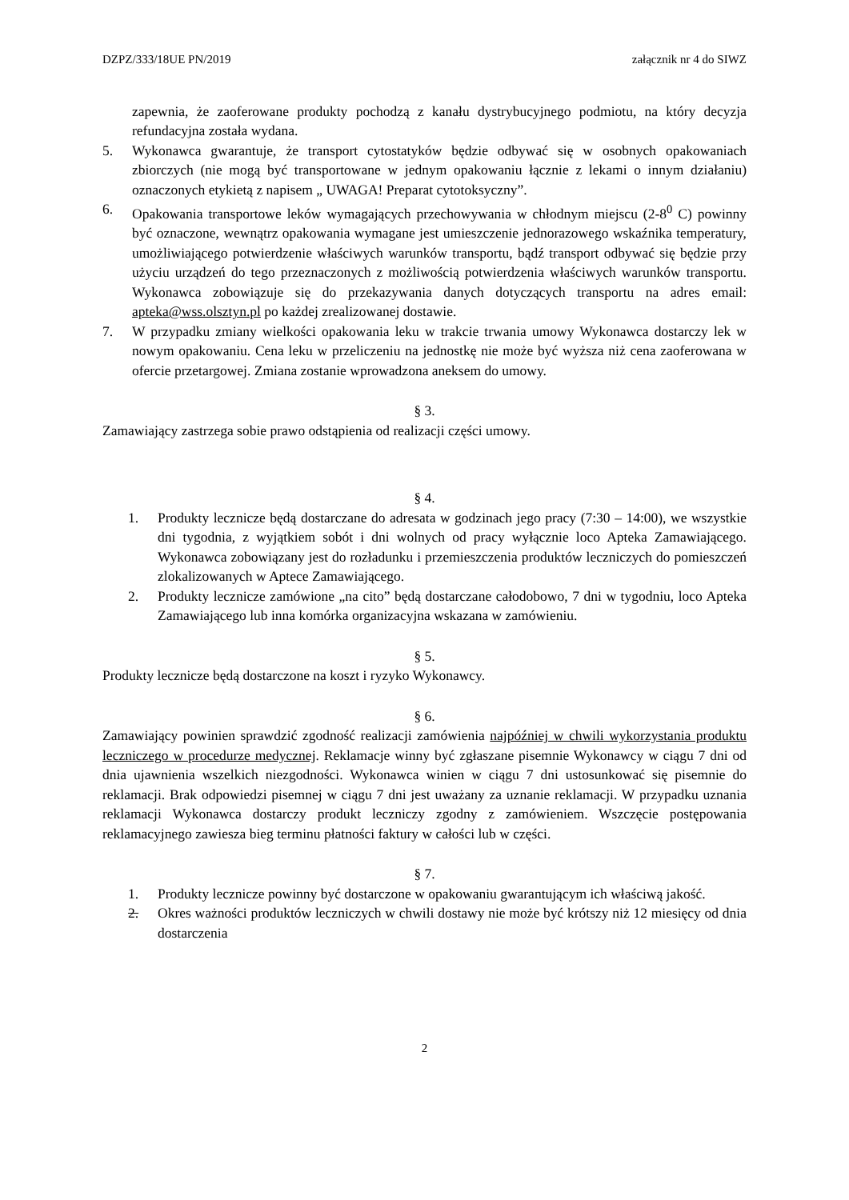DZPZ/333/18UE PN/2019 załącznik nr 4 do SIWZ
zapewnia, że zaoferowane produkty pochodzą z kanału dystrybucyjnego podmiotu, na który decyzja refundacyjna została wydana.
5. Wykonawca gwarantuje, że transport cytostatyków będzie odbywać się w osobnych opakowaniach zbiorczych (nie mogą być transportowane w jednym opakowaniu łącznie z lekami o innym działaniu) oznaczonych etykietą z napisem „ UWAGA! Preparat cytotoksyczny”.
6. Opakowania transportowe leków wymagających przechowywania w chłodnym miejscu (2-8<sup>0</sup> C) powinny być oznaczone, wewnątrz opakowania wymagane jest umieszczenie jednorazowego wskaźnika temperatury, umożliwiającego potwierdzenie właściwych warunków transportu, bądź transport odbywać się będzie przy użyciu urządzeń do tego przeznaczonych z możliwością potwierdzenia właściwych warunków transportu. Wykonawca zobowiązuje się do przekazywania danych dotyczących transportu na adres email: apteka@wss.olsztyn.pl po każdej zrealizowanej dostawie.
7. W przypadku zmiany wielkości opakowania leku w trakcie trwania umowy Wykonawca dostarczy lek w nowym opakowaniu. Cena leku w przeliczeniu na jednostkę nie może być wyższa niż cena zaoferowana w ofercie przetargowej. Zmiana zostanie wprowadzona aneksem do umowy.
§ 3.
Zamawiający zastrzega sobie prawo odstąpienia od realizacji części umowy.
§ 4.
1. Produkty lecznicze będą dostarczane do adresata w godzinach jego pracy (7:30 – 14:00), we wszystkie dni tygodnia, z wyjątkiem sobót i dni wolnych od pracy wyłącznie loco Apteka Zamawiającego. Wykonawca zobowiązany jest do rozładunku i przemieszczenia produktów leczniczych do pomieszczeń zlokalizowanych w Aptece Zamawiającego.
2. Produkty lecznicze zamówione „na cito” będą dostarczane całodobowo, 7 dni w tygodniu, loco Apteka Zamawiającego lub inna komórka organizacyjna wskazana w zamówieniu.
§ 5.
Produkty lecznicze będą dostarczone na koszt i ryzyko Wykonawcy.
§ 6.
Zamawiający powinien sprawdzić zgodność realizacji zamówienia najpóźniej w chwili wykorzystania produktu leczniczego w procedurze medycznej. Reklamacje winny być zgłaszane pisemnie Wykonawcy w ciągu 7 dni od dnia ujawnienia wszelkich niezgodności. Wykonawca winien w ciągu 7 dni ustosunkować się pisemnie do reklamacji. Brak odpowiedzi pisemnej w ciągu 7 dni jest uważany za uznanie reklamacji. W przypadku uznania reklamacji Wykonawca dostarczy produkt leczniczy zgodny z zamówieniem. Wszczęcie postępowania reklamacyjnego zawiesza bieg terminu płatności faktury w całości lub w części.
§ 7.
1. Produkty lecznicze powinny być dostarczone w opakowaniu gwarantującym ich właściwą jakość.
2. Okres ważności produktów leczniczych w chwili dostawy nie może być krótszy niż 12 miesięcy od dnia dostarczenia
2